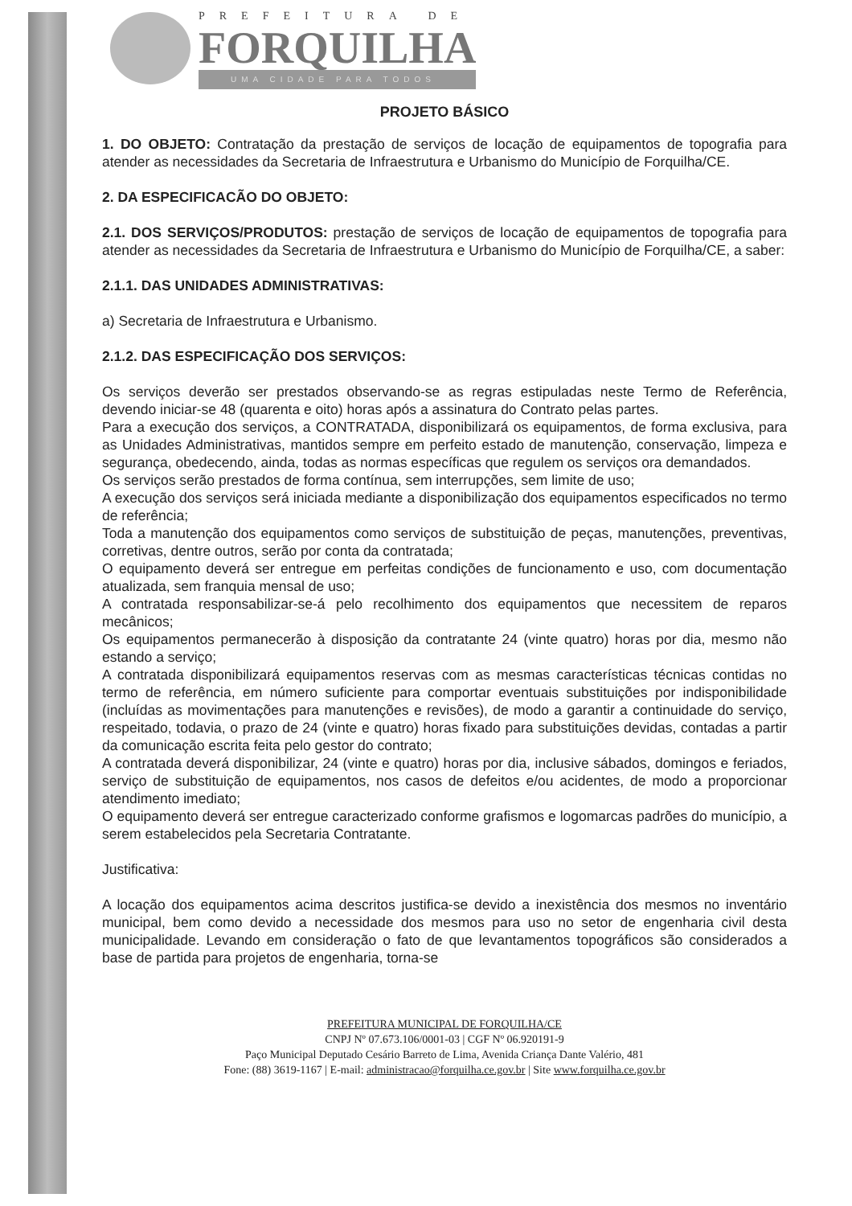PREFEITURA DE
FORQUILHA
UMA CIDADE PARA TODOS
PROJETO BÁSICO
1. DO OBJETO: Contratação da prestação de serviços de locação de equipamentos de topografia para atender as necessidades da Secretaria de Infraestrutura e Urbanismo do Município de Forquilha/CE.
2. DA ESPECIFICACÃO DO OBJETO:
2.1. DOS SERVIÇOS/PRODUTOS: prestação de serviços de locação de equipamentos de topografia para atender as necessidades da Secretaria de Infraestrutura e Urbanismo do Município de Forquilha/CE, a saber:
2.1.1. DAS UNIDADES ADMINISTRATIVAS:
a) Secretaria de Infraestrutura e Urbanismo.
2.1.2. DAS ESPECIFICAÇÃO DOS SERVIÇOS:
Os serviços deverão ser prestados observando-se as regras estipuladas neste Termo de Referência, devendo iniciar-se 48 (quarenta e oito) horas após a assinatura do Contrato pelas partes.
Para a execução dos serviços, a CONTRATADA, disponibilizará os equipamentos, de forma exclusiva, para as Unidades Administrativas, mantidos sempre em perfeito estado de manutenção, conservação, limpeza e segurança, obedecendo, ainda, todas as normas específicas que regulem os serviços ora demandados.
Os serviços serão prestados de forma contínua, sem interrupções, sem limite de uso;
A execução dos serviços será iniciada mediante a disponibilização dos equipamentos especificados no termo de referência;
Toda a manutenção dos equipamentos como serviços de substituição de peças, manutenções, preventivas, corretivas, dentre outros, serão por conta da contratada;
O equipamento deverá ser entregue em perfeitas condições de funcionamento e uso, com documentação atualizada, sem franquia mensal de uso;
A contratada responsabilizar-se-á pelo recolhimento dos equipamentos que necessitem de reparos mecânicos;
Os equipamentos permanecerão à disposição da contratante 24 (vinte quatro) horas por dia, mesmo não estando a serviço;
A contratada disponibilizará equipamentos reservas com as mesmas características técnicas contidas no termo de referência, em número suficiente para comportar eventuais substituições por indisponibilidade (incluídas as movimentações para manutenções e revisões), de modo a garantir a continuidade do serviço, respeitado, todavia, o prazo de 24 (vinte e quatro) horas fixado para substituições devidas, contadas a partir da comunicação escrita feita pelo gestor do contrato;
A contratada deverá disponibilizar, 24 (vinte e quatro) horas por dia, inclusive sábados, domingos e feriados, serviço de substituição de equipamentos, nos casos de defeitos e/ou acidentes, de modo a proporcionar atendimento imediato;
O equipamento deverá ser entregue caracterizado conforme grafismos e logomarcas padrões do município, a serem estabelecidos pela Secretaria Contratante.
Justificativa:
A locação dos equipamentos acima descritos justifica-se devido a inexistência dos mesmos no inventário municipal, bem como devido a necessidade dos mesmos para uso no setor de engenharia civil desta municipalidade. Levando em consideração o fato de que levantamentos topográficos são considerados a base de partida para projetos de engenharia, torna-se
PREFEITURA MUNICIPAL DE FORQUILHA/CE
CNPJ Nº 07.673.106/0001-03 | CGF Nº 06.920191-9
Paço Municipal Deputado Cesário Barreto de Lima, Avenida Criança Dante Valério, 481
Fone: (88) 3619-1167 | E-mail: administracao@forquilha.ce.gov.br | Site www.forquilha.ce.gov.br